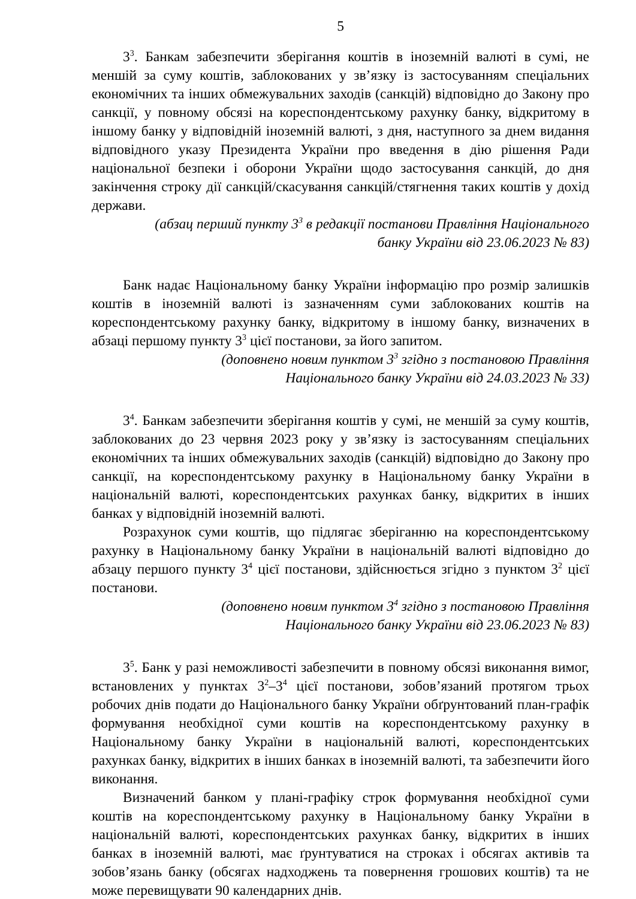5
3<sup>3</sup>. Банкам забезпечити зберігання коштів в іноземній валюті в сумі, не меншій за суму коштів, заблокованих у зв’язку із застосуванням спеціальних економічних та інших обмежувальних заходів (санкцій) відповідно до Закону про санкції, у повному обсязі на кореспондентському рахунку банку, відкритому в іншому банку у відповідній іноземній валюті, з дня, наступного за днем видання відповідного указу Президента України про введення в дію рішення Ради національної безпеки і оборони України щодо застосування санкцій, до дня закінчення строку дії санкцій/скасування санкцій/стягнення таких коштів у дохід держави.
(абзац перший пункту 3<sup>3</sup> в редакції постанови Правління Національного
банку України від 23.06.2023 № 83)
Банк надає Національному банку України інформацію про розмір залишків коштів в іноземній валюті із зазначенням суми заблокованих коштів на кореспондентському рахунку банку, відкритому в іншому банку, визначених в абзаці першому пункту 3<sup>3</sup> цієї постанови, за його запитом.
(доповнено новим пунктом 3<sup>3</sup> згідно з постановою Правління
Національного банку України від 24.03.2023 № 33)
3<sup>4</sup>. Банкам забезпечити зберігання коштів у сумі, не меншій за суму коштів, заблокованих до 23 червня 2023 року у зв’язку із застосуванням спеціальних економічних та інших обмежувальних заходів (санкцій) відповідно до Закону про санкції, на кореспондентському рахунку в Національному банку України в національній валюті, кореспондентських рахунках банку, відкритих в інших банках у відповідній іноземній валюті.
Розрахунок суми коштів, що підлягає зберіганню на кореспондентському рахунку в Національному банку України в національній валюті відповідно до абзацу першого пункту 3<sup>4</sup> цієї постанови, здійснюється згідно з пунктом 3<sup>2</sup> цієї постанови.
(доповнено новим пунктом 3<sup>4</sup> згідно з постановою Правління
Національного банку України від 23.06.2023 № 83)
3<sup>5</sup>. Банк у разі неможливості забезпечити в повному обсязі виконання вимог, встановлених у пунктах 3<sup>2</sup>–3<sup>4</sup> цієї постанови, зобов’язаний протягом трьох робочих днів подати до Національного банку України обґрунтований план-графік формування необхідної суми коштів на кореспондентському рахунку в Національному банку України в національній валюті, кореспондентських рахунках банку, відкритих в інших банках в іноземній валюті, та забезпечити його виконання.
Визначений банком у плані-графіку строк формування необхідної суми коштів на кореспондентському рахунку в Національному банку України в національній валюті, кореспондентських рахунках банку, відкритих в інших банках в іноземній валюті, має ґрунтуватися на строках і обсягах активів та зобов’язань банку (обсягах надходжень та повернення грошових коштів) та не може перевищувати 90 календарних днів.